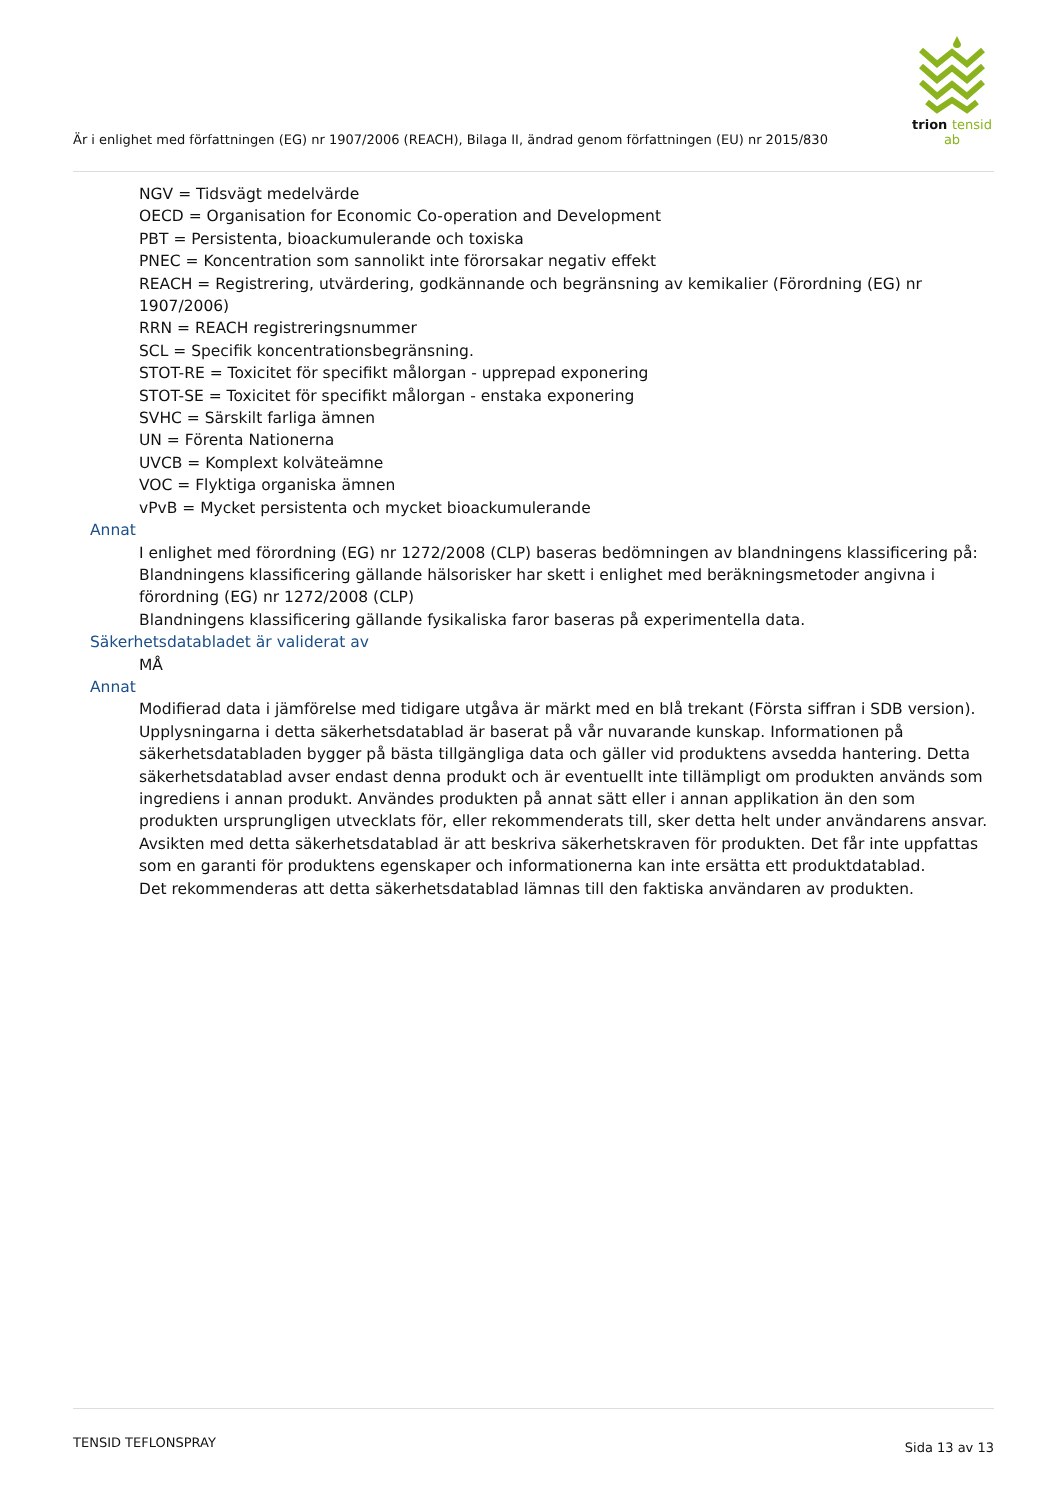trion tensid ab
Är i enlighet med författningen (EG) nr 1907/2006 (REACH), Bilaga II, ändrad genom författningen (EU) nr 2015/830
NGV = Tidsvägt medelvärde
OECD = Organisation for Economic Co-operation and Development
PBT = Persistenta, bioackumulerande och toxiska
PNEC = Koncentration som sannolikt inte förorsakar negativ effekt
REACH = Registrering, utvärdering, godkännande och begränsning av kemikalier (Förordning (EG) nr 1907/2006)
RRN = REACH registreringsnummer
SCL = Specifik koncentrationsbegränsning.
STOT-RE = Toxicitet för specifikt målorgan - upprepad exponering
STOT-SE = Toxicitet för specifikt målorgan - enstaka exponering
SVHC = Särskilt farliga ämnen
UN = Förenta Nationerna
UVCB = Komplext kolväteämne
VOC = Flyktiga organiska ämnen
vPvB = Mycket persistenta och mycket bioackumulerande
Annat
I enlighet med förordning (EG) nr 1272/2008 (CLP) baseras bedömningen av blandningens klassificering på:
Blandningens klassificering gällande hälsorisker har skett i enlighet med beräkningsmetoder angivna i förordning (EG) nr 1272/2008 (CLP)
Blandningens klassificering gällande fysikaliska faror baseras på experimentella data.
Säkerhetsdatabladet är validerat av
MÅ
Annat
Modifierad data i jämförelse med tidigare utgåva är märkt med en blå trekant (Första siffran i SDB version).
Upplysningarna i detta säkerhetsdatablad är baserat på vår nuvarande kunskap. Informationen på säkerhetsdatabladen bygger på bästa tillgängliga data och gäller vid produktens avsedda hantering. Detta säkerhetsdatablad avser endast denna produkt och är eventuellt inte tillämpligt om produkten används som ingrediens i annan produkt. Användes produkten på annat sätt eller i annan applikation än den som produkten ursprungligen utvecklats för, eller rekommenderats till, sker detta helt under användarens ansvar. Avsikten med detta säkerhetsdatablad är att beskriva säkerhetskraven för produkten. Det får inte uppfattas som en garanti för produktens egenskaper och informationerna kan inte ersätta ett produktdatablad.
Det rekommenderas att detta säkerhetsdatablad lämnas till den faktiska användaren av produkten.
TENSID TEFLONSPRAY Sida 13 av 13